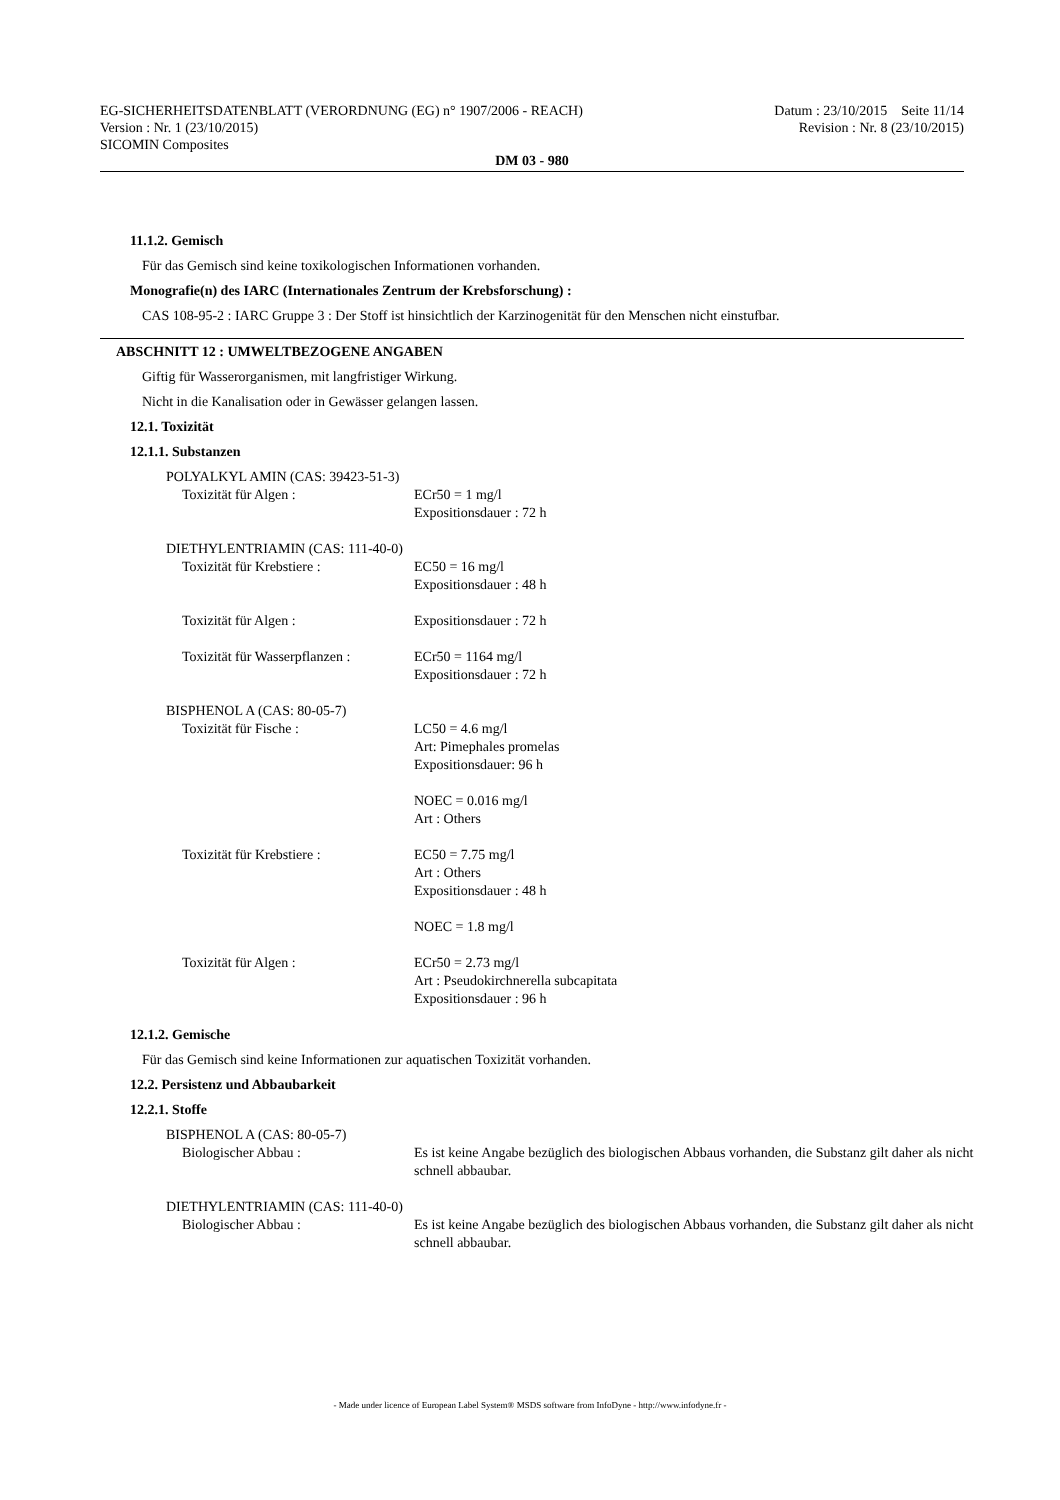EG-SICHERHEITSDATENBLATT (VERORDNUNG (EG) n° 1907/2006 - REACH)
Version : Nr. 1 (23/10/2015)
SICOMIN Composites
Datum : 23/10/2015 Seite 11/14
Revision : Nr. 8 (23/10/2015)
DM 03 - 980
11.1.2. Gemisch
Für das Gemisch sind keine toxikologischen Informationen vorhanden.
Monografie(n) des IARC (Internationales Zentrum der Krebsforschung) :
CAS 108-95-2 : IARC Gruppe 3 : Der Stoff ist hinsichtlich der Karzinogenität für den Menschen nicht einstufbar.
ABSCHNITT 12 : UMWELTBEZOGENE ANGABEN
Giftig für Wasserorganismen, mit langfristiger Wirkung.
Nicht in die Kanalisation oder in Gewässer gelangen lassen.
12.1. Toxizität
12.1.1. Substanzen
POLYALKYL AMIN (CAS: 39423-51-3)
Toxizität für Algen : ECr50 = 1 mg/l
Expositionsdauer : 72 h
DIETHYLENTRIAMIN (CAS: 111-40-0)
Toxizität für Krebstiere : EC50 = 16 mg/l
Expositionsdauer : 48 h
Toxizität für Algen : Expositionsdauer : 72 h
Toxizität für Wasserpflanzen : ECr50 = 1164 mg/l
Expositionsdauer : 72 h
BISPHENOL A (CAS: 80-05-7)
Toxizität für Fische : LC50 = 4.6 mg/l
Art: Pimephales promelas
Expositionsdauer: 96 h
NOEC = 0.016 mg/l
Art : Others
Toxizität für Krebstiere : EC50 = 7.75 mg/l
Art : Others
Expositionsdauer : 48 h
NOEC = 1.8 mg/l
Toxizität für Algen : ECr50 = 2.73 mg/l
Art : Pseudokirchnerella subcapitata
Expositionsdauer : 96 h
12.1.2. Gemische
Für das Gemisch sind keine Informationen zur aquatischen Toxizität vorhanden.
12.2. Persistenz und Abbaubarkeit
12.2.1. Stoffe
BISPHENOL A (CAS: 80-05-7)
Biologischer Abbau : Es ist keine Angabe bezüglich des biologischen Abbaus vorhanden, die Substanz gilt daher als nicht schnell abbaubar.
DIETHYLENTRIAMIN (CAS: 111-40-0)
Biologischer Abbau : Es ist keine Angabe bezüglich des biologischen Abbaus vorhanden, die Substanz gilt daher als nicht schnell abbaubar.
- Made under licence of European Label System® MSDS software from InfoDyne - http://www.infodyne.fr -